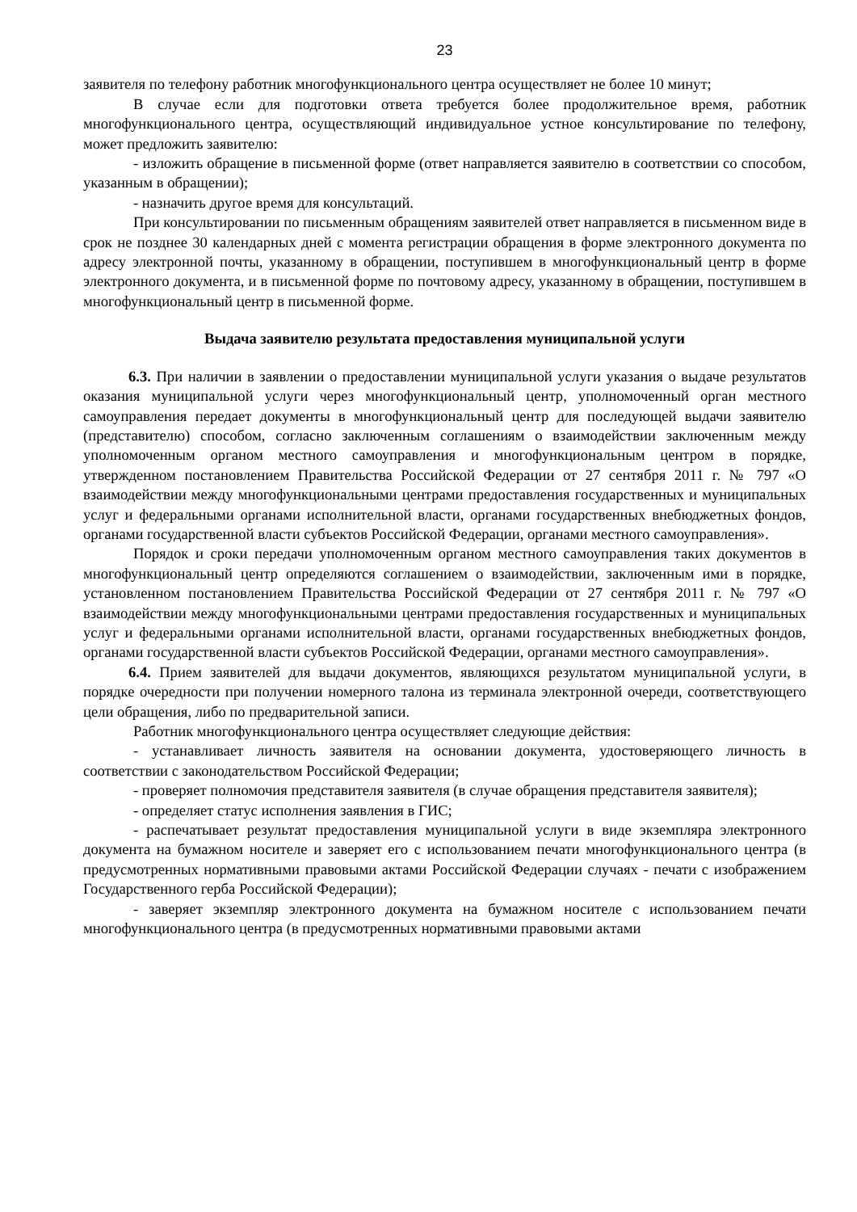23
заявителя по телефону работник многофункционального центра осуществляет не более 10 минут;
В случае если для подготовки ответа требуется более продолжительное время, работник многофункционального центра, осуществляющий индивидуальное устное консультирование по телефону, может предложить заявителю:
- изложить обращение в письменной форме (ответ направляется заявителю в соответствии со способом, указанным в обращении);
- назначить другое время для консультаций.
При консультировании по письменным обращениям заявителей ответ направляется в письменном виде в срок не позднее 30 календарных дней с момента регистрации обращения в форме электронного документа по адресу электронной почты, указанному в обращении, поступившем в многофункциональный центр в форме электронного документа, и в письменной форме по почтовому адресу, указанному в обращении, поступившем в многофункциональный центр в письменной форме.
Выдача заявителю результата предоставления муниципальной услуги
6.3. При наличии в заявлении о предоставлении муниципальной услуги указания о выдаче результатов оказания муниципальной услуги через многофункциональный центр, уполномоченный орган местного самоуправления передает документы в многофункциональный центр для последующей выдачи заявителю (представителю) способом, согласно заключенным соглашениям о взаимодействии заключенным между уполномоченным органом местного самоуправления и многофункциональным центром в порядке, утвержденном постановлением Правительства Российской Федерации от 27 сентября 2011 г. № 797 «О взаимодействии между многофункциональными центрами предоставления государственных и муниципальных услуг и федеральными органами исполнительной власти, органами государственных внебюджетных фондов, органами государственной власти субъектов Российской Федерации, органами местного самоуправления».
Порядок и сроки передачи уполномоченным органом местного самоуправления таких документов в многофункциональный центр определяются соглашением о взаимодействии, заключенным ими в порядке, установленном постановлением Правительства Российской Федерации от 27 сентября 2011 г. № 797 «О взаимодействии между многофункциональными центрами предоставления государственных и муниципальных услуг и федеральными органами исполнительной власти, органами государственных внебюджетных фондов, органами государственной власти субъектов Российской Федерации, органами местного самоуправления».
6.4. Прием заявителей для выдачи документов, являющихся результатом муниципальной услуги, в порядке очередности при получении номерного талона из терминала электронной очереди, соответствующего цели обращения, либо по предварительной записи.
Работник многофункционального центра осуществляет следующие действия:
- устанавливает личность заявителя на основании документа, удостоверяющего личность в соответствии с законодательством Российской Федерации;
- проверяет полномочия представителя заявителя (в случае обращения представителя заявителя);
- определяет статус исполнения заявления в ГИС;
- распечатывает результат предоставления муниципальной услуги в виде экземпляра электронного документа на бумажном носителе и заверяет его с использованием печати многофункционального центра (в предусмотренных нормативными правовыми актами Российской Федерации случаях - печати с изображением Государственного герба Российской Федерации);
- заверяет экземпляр электронного документа на бумажном носителе с использованием печати многофункционального центра (в предусмотренных нормативными правовыми актами